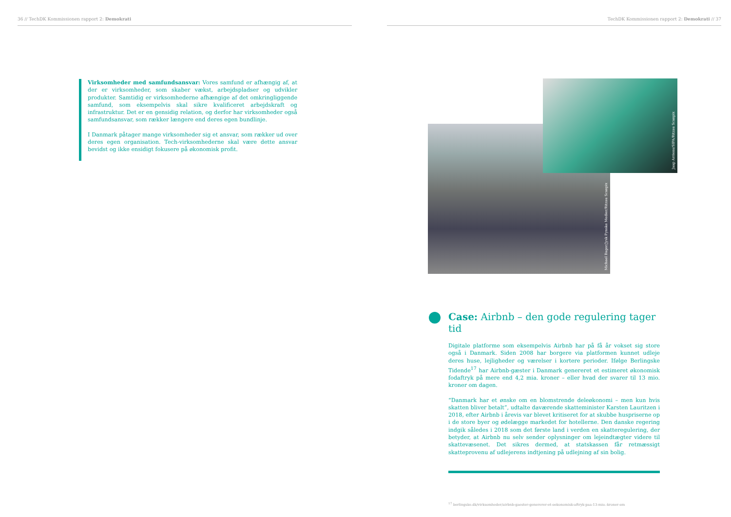36 // TechDK Kommissionen rapport 2: Demokrati TechDK Kommissionen rapport 2: Demokrati // 37
Virksomheder med samfundsansvar: Vores samfund er afhængig af, at der er virksomheder, som skaber vækst, arbejdspladser og udvikler produkter. Samtidig er virksomhederne afhængige af det omkringliggende samfund, som eksempelvis skal sikre kvalificeret arbejdskraft og infrastruktur. Det er en gensidig relation, og derfor har virksomheder også samfundsansvar, som rækker længere end deres egen bundlinje.
I Danmark påtager mange virksomheder sig et ansvar, som rækker ud over deres egen organisation. Tech-virksomhederne skal være dette ansvar bevidst og ikke ensidigt fokusere på økonomisk profit.
Michael Bager/Jysk Fynske Medier/Ritzau Scanpix
Jaap Arriens/SIPA/Ritzau Scanpix
Case: Airbnb – den gode regulering tager tid
Digitale platforme som eksempelvis Airbnb har på få år vokset sig store også i Danmark. Siden 2008 har borgere via platformen kunnet udleje deres huse, lejligheder og værelser i kortere perioder. Ifølge Berlingske Tidende<sup>17</sup> har Airbnb-gæster i Danmark genereret et estimeret økonomisk fodaftryk på mere end 4,2 mia. kroner – eller hvad der svarer til 13 mio. kroner om dagen.
“Danmark har et ønske om en blomstrende deleøkonomi – men kun hvis skatten bliver betalt”, udtalte daværende skatteminister Karsten Lauritzen i 2018, efter Airbnb i årevis var blevet kritiseret for at skubbe huspriserne op i de store byer og ødelægge markedet for hotellerne. Den danske regering indgik således i 2018 som det første land i verden en skatteregulering, der betyder, at Airbnb nu selv sender oplysninger om lejeindtægter videre til skattevæsenet. Det sikres dermed, at statskassen får retmæssigt skatteprovenu af udlejerens indtjening på udlejning af sin bolig.
<sup>17</sup> berlingske.dk/virksomheder/airbnb-gaester-genererer-et-oekonomisk-aftryk-paa-13-mio.-kroner-om